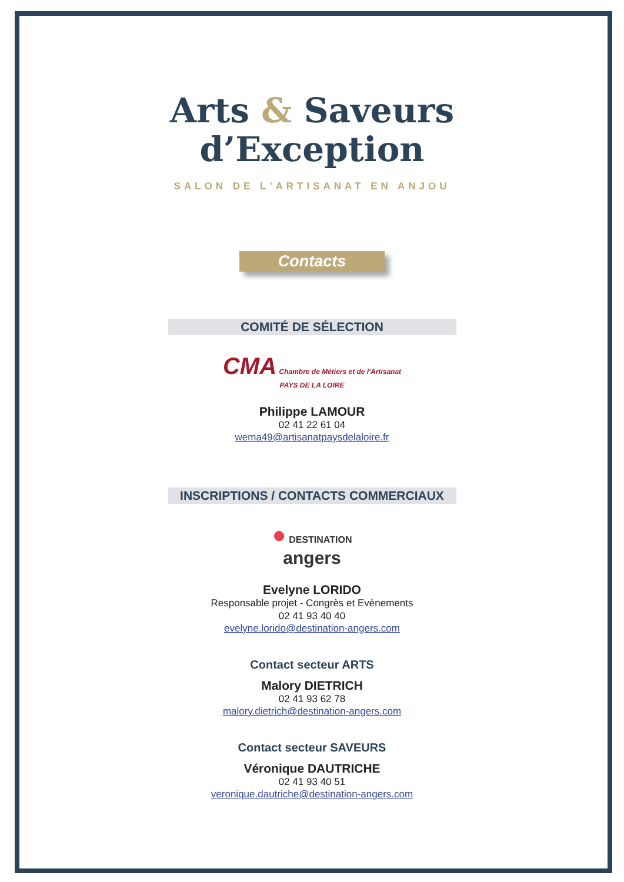Arts & Saveurs
d’Exception
SALON DE L'ARTISANAT EN ANJOU
Contacts
COMITÉ DE SÉLECTION
CMA Chambre de Métiers et de l'Artisanat
PAYS DE LA LOIRE
Philippe LAMOUR
02 41 22 61 04
wema49@artisanatpaysdelaloire.fr
INSCRIPTIONS / CONTACTS COMMERCIAUX
● DESTINATION
angers
Evelyne LORIDO
Responsable projet - Congrès et Evènements
02 41 93 40 40
evelyne.lorido@destination-angers.com
Contact secteur ARTS
Malory DIETRICH
02 41 93 62 78
malory.dietrich@destination-angers.com
Contact secteur SAVEURS
Véronique DAUTRICHE
02 41 93 40 51
veronique.dautriche@destination-angers.com